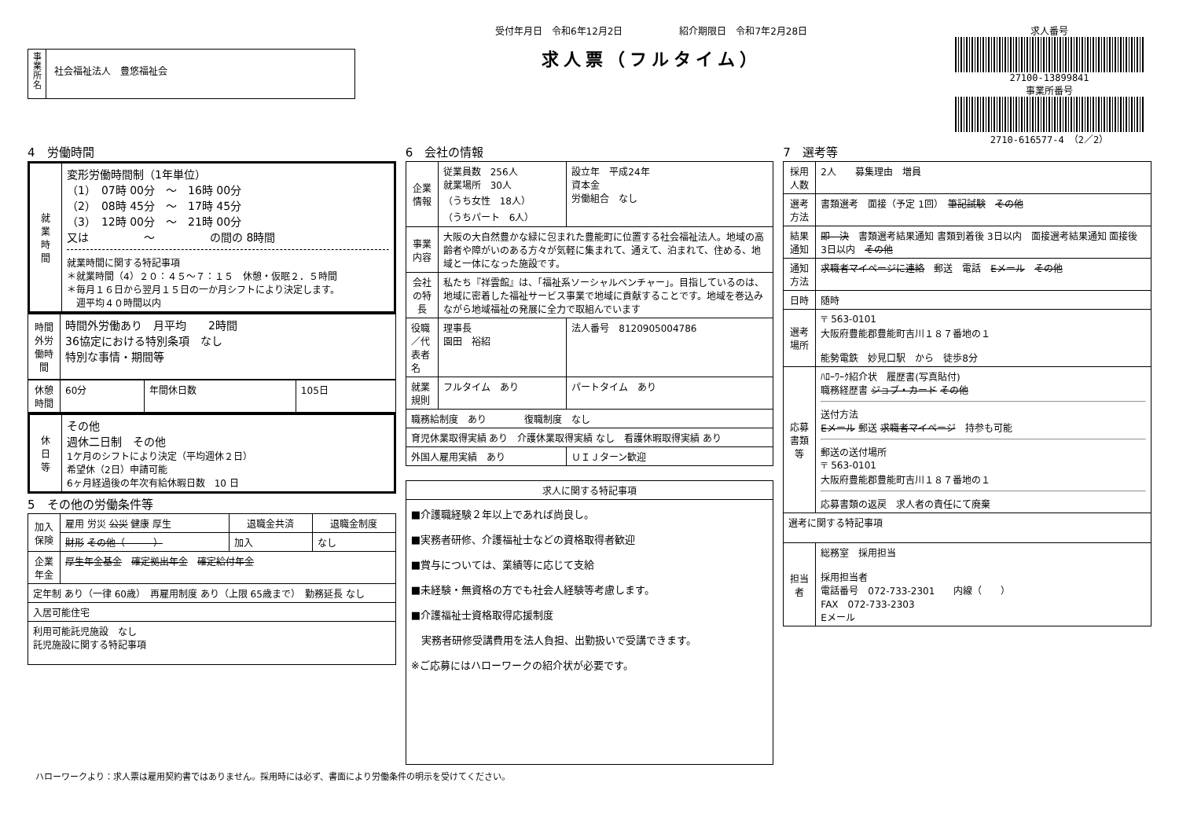事
業
所
名
社会福祉法人　豊悠福祉会
受付年月日　令和6年12月2日　　　　　　紹介期限日　令和7年2月28日
求人票（フルタイム）
求人番号
27100-13899841
事業所番号
2710-616577-4　（2／2）
4　労働時間
| 就 業 時 間 | 変形労働時間制（1年単位） （1） 07時 00分 ～ 16時 00分 （2） 08時 45分 ～ 17時 45分 （3） 12時 00分 ～ 21時 00分 又は ～ の間の 8時間 就業時間に関する特記事項 ＊就業時間（4）２０：４５～７：１５ 休憩・仮眠２．５時間 ＊毎月１６日から翌月１５日の一か月シフトにより決定します。 週平均４０時間以内 |
| 時間外労働時間 | 時間外労働あり 月平均 2時間 36協定における特別条項 なし 特別な事情・期間等 |
| 休憩時間 | 60分 | 年間休日数 | 105日 |
| 休 日 等 | その他 週休二日制 その他 1ケ月のシフトにより決定（平均週休２日） 希望休（2日）申請可能 6ヶ月経過後の年次有給休暇日数 10 日 |
5　その他の労働条件等
| 加入保険 | 雇用 労災 公災 健康 厚生 | 退職金共済 | 退職金制度 |
| | 財形 その他（ ） | 加入 | なし |
| 企業年金 | 厚生年金基金 確定拠出年金 確定給付年金 | | |
| 定年制 あり（一律 60歳） 再雇用制度 あり（上限 65歳まで） 勤務延長 なし | | | |
| 入居可能住宅 | | | |
| 利用可能託児施設 なし 託児施設に関する特記事項 | | | |
6　会社の情報
| 企業情報 | 従業員数 256人 就業場所 30人 （うち女性 18人） （うちパート 6人） | 設立年 平成24年 資本金 労働組合 なし |
| 事業内容 | 大阪の大自然豊かな緑に包まれた豊能町に位置する社会福祉法人。地域の高齢者や障がいのある方々が気軽に集まれて、通えて、泊まれて、住める、地域と一体になった施設です。 | |
| 会社の特長 | 私たち『祥雲館』は、「福祉系ソーシャルベンチャー」。目指しているのは、地域に密着した福祉サービス事業で地域に貢献することです。地域を巻込みながら地域福祉の発展に全力で取組んでいます | |
| 役職／代表者名 | 理事長 園田 裕紹 | 法人番号 8120905004786 |
| 就業規則 | フルタイム あり | パートタイム あり |
| 職務給制度 あり 復職制度 なし | | |
| 育児休業取得実績 あり 介護休業取得実績 なし 看護休暇取得実績 あり | | |
| 外国人雇用実績 あり | | ＵＩＪターン歓迎 |
| 求人に関する特記事項 |
| --- |
| ■介護職経験２年以上であれば尚良し。 ■実務者研修、介護福祉士などの資格取得者歓迎 ■賞与については、業績等に応じて支給 ■未経験・無資格の方でも社会人経験等考慮します。 ■介護福祉士資格取得応援制度 実務者研修受講費用を法人負担、出勤扱いで受講できます。 ※ご応募にはハローワークの紹介状が必要です。 |
7　選考等
| 採用人数 | 2人 募集理由 増員 |
| 選考方法 | 書類選考 面接（予定 1回） 筆記試験 その他 |
| 結果通知 | 即 決 書類選考結果通知 書類到着後 3日以内 面接選考結果通知 面接後 3日以内 その他 |
| 通知方法 | 求職者マイページに連絡 郵送 電話 Eメール その他 |
| 日時 | 随時 |
| 選考場所 | 〒 563-0101 大阪府豊能郡豊能町吉川１８７番地の１ 能勢電鉄 妙見口駅 から 徒歩8分 |
| 応募書類等 | ﾊﾛｰﾜｰｸ紹介状 履歴書(写真貼付) 職務経歴書 ジョブ・カード その他 送付方法 Eメール 郵送 求職者マイページ 持参も可能 郵送の送付場所 〒 563-0101 大阪府豊能郡豊能町吉川１８７番地の１ 応募書類の返戻 求人者の責任にて廃棄 |
| 選考に関する特記事項 | |
| 担当者 | 総務室 採用担当 採用担当者 電話番号 072-733-2301 内線（ ） FAX 072-733-2303 Eメール |
ハローワークより：求人票は雇用契約書ではありません。採用時には必ず、書面により労働条件の明示を受けてください。